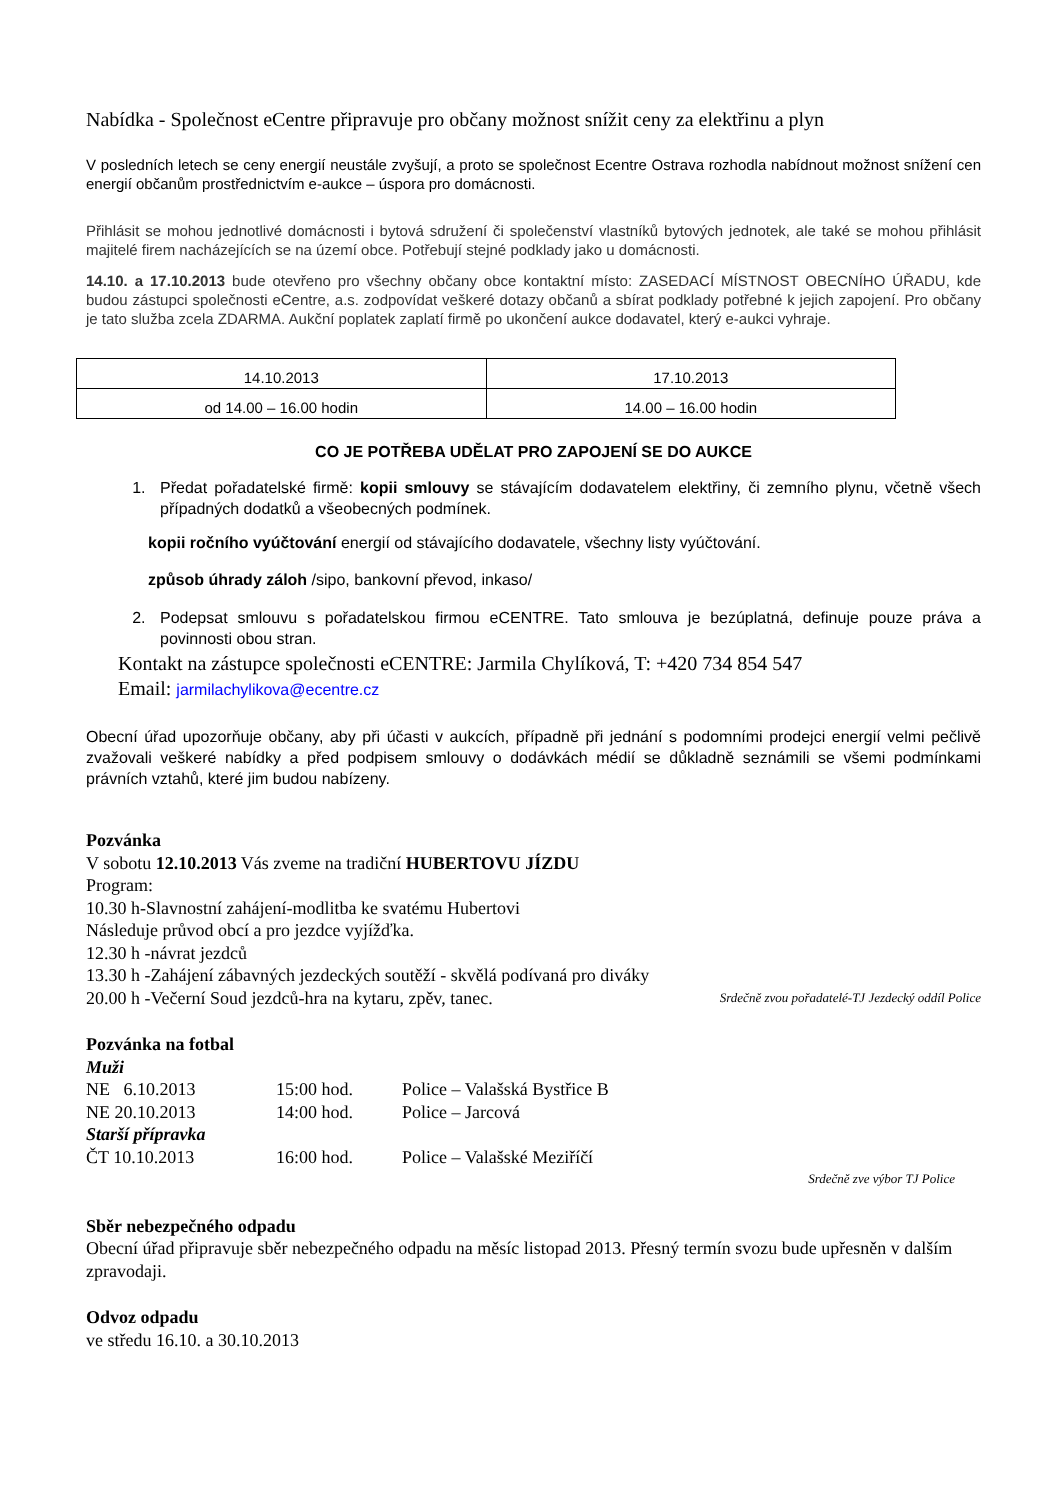Nabídka - Společnost eCentre připravuje pro občany možnost snížit ceny za elektřinu a plyn
V posledních letech se ceny energií neustále zvyšují, a proto se společnost Ecentre Ostrava rozhodla nabídnout možnost snížení cen energií občanům prostřednictvím e-aukce – úspora pro domácnosti.
Přihlásit se mohou jednotlivé domácnosti i bytová sdružení či společenství vlastníků bytových jednotek, ale také se mohou přihlásit majitelé firem nacházejících se na území obce. Potřebují stejné podklady jako u domácnosti.
14.10. a 17.10.2013 bude otevřeno pro všechny občany obce kontaktní místo: ZASEDACÍ MÍSTNOST OBECNÍHO ÚŘADU, kde budou zástupci společnosti eCentre, a.s. zodpovídat veškeré dotazy občanů a sbírat podklady potřebné k jejich zapojení. Pro občany je tato služba zcela ZDARMA. Aukční poplatek zaplatí firmě po ukončení aukce dodavatel, který e-aukci vyhraje.
| 14.10.2013 | 17.10.2013 |
| od 14.00 – 16.00 hodin | 14.00 – 16.00 hodin |
CO JE POTŘEBA UDĚLAT PRO ZAPOJENÍ SE DO AUKCE
1. Předat pořadatelské firmě: kopii smlouvy se stávajícím dodavatelem elektřiny, či zemního plynu, včetně všech případných dodatků a všeobecných podmínek.
kopii ročního vyúčtování energií od stávajícího dodavatele, všechny listy vyúčtování.
způsob úhrady záloh /sipo, bankovní převod, inkaso/
2. Podepsat smlouvu s pořadatelskou firmou eCENTRE. Tato smlouva je bezúplatná, definuje pouze práva a povinnosti obou stran.
Kontakt na zástupce společnosti eCENTRE: Jarmila Chylíková, T: +420 734 854 547
Email: jarmilachylikova@ecentre.cz
Obecní úřad upozorňuje občany, aby při účasti v aukcích, případně při jednání s podomními prodejci energií velmi pečlivě zvažovali veškeré nabídky a před podpisem smlouvy o dodávkách médií se důkladně seznámili se všemi podmínkami právních vztahů, které jim budou nabízeny.
Pozvánka
V sobotu 12.10.2013 Vás zveme na tradiční HUBERTOVU JÍZDU
Program:
10.30 h-Slavnostní zahájení-modlitba ke svatému Hubertovi
Následuje průvod obcí a pro jezdce vyjížďka.
12.30 h -návrat jezdců
13.30 h -Zahájení zábavných jezdeckých soutěží - skvělá podívaná pro diváky
20.00 h -Večerní Soud jezdců-hra na kytaru, zpěv, tanec. Srdečně zvou pořadatelé-TJ Jezdecký oddíl Police
Pozvánka na fotbal
Muži
| NE 6.10.2013 | 15:00 hod. | Police – Valašská Bystřice B |
| NE 20.10.2013 | 14:00 hod. | Police – Jarcová |
| Starší přípravka | | |
| ČT 10.10.2013 | 16:00 hod. | Police – Valašské Meziříčí |
Srdečně zve výbor TJ Police
Sběr nebezpečného odpadu
Obecní úřad připravuje sběr nebezpečného odpadu na měsíc listopad 2013. Přesný termín svozu bude upřesněn v dalším zpravodaji.
Odvoz odpadu
ve středu 16.10. a 30.10.2013